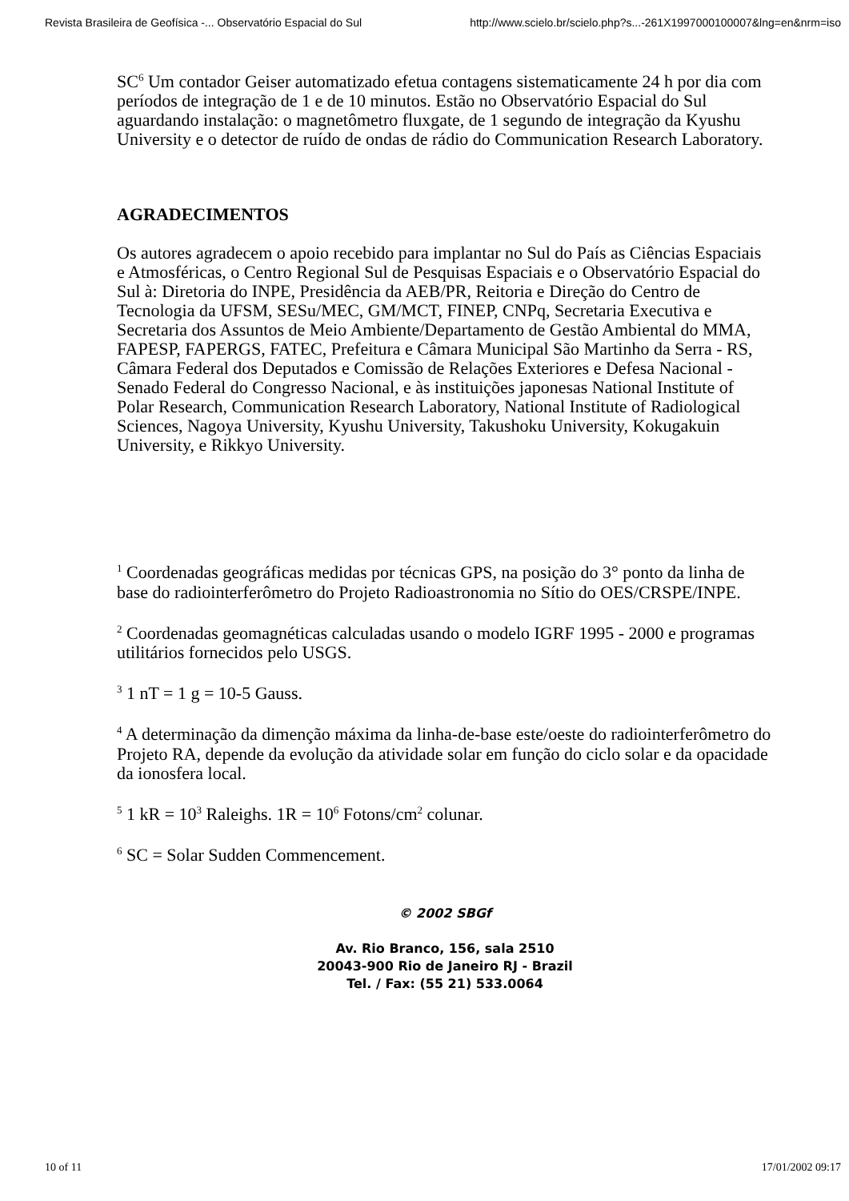Revista Brasileira de Geofísica -... Observatório Espacial do Sul http://www.scielo.br/scielo.php?s...-261X1997000100007&lng=en&nrm=iso
SC<sup>6</sup> Um contador Geiser automatizado efetua contagens sistematicamente 24 h por dia com períodos de integração de 1 e de 10 minutos. Estão no Observatório Espacial do Sul aguardando instalação: o magnetômetro fluxgate, de 1 segundo de integração da Kyushu University e o detector de ruído de ondas de rádio do Communication Research Laboratory.
AGRADECIMENTOS
Os autores agradecem o apoio recebido para implantar no Sul do País as Ciências Espaciais e Atmosféricas, o Centro Regional Sul de Pesquisas Espaciais e o Observatório Espacial do Sul à: Diretoria do INPE, Presidência da AEB/PR, Reitoria e Direção do Centro de Tecnologia da UFSM, SESu/MEC, GM/MCT, FINEP, CNPq, Secretaria Executiva e Secretaria dos Assuntos de Meio Ambiente/Departamento de Gestão Ambiental do MMA, FAPESP, FAPERGS, FATEC, Prefeitura e Câmara Municipal São Martinho da Serra - RS, Câmara Federal dos Deputados e Comissão de Relações Exteriores e Defesa Nacional - Senado Federal do Congresso Nacional, e às instituições japonesas National Institute of Polar Research, Communication Research Laboratory, National Institute of Radiological Sciences, Nagoya University, Kyushu University, Takushoku University, Kokugakuin University, e Rikkyo University.
<sup>1</sup> Coordenadas geográficas medidas por técnicas GPS, na posição do 3° ponto da linha de base do radiointerferômetro do Projeto Radioastronomia no Sítio do OES/CRSPE/INPE.
<sup>2</sup> Coordenadas geomagnéticas calculadas usando o modelo IGRF 1995 - 2000 e programas utilitários fornecidos pelo USGS.
<sup>3</sup> 1 nT = 1 g = 10-5 Gauss.
<sup>4</sup> A determinação da dimenção máxima da linha-de-base este/oeste do radiointerferômetro do Projeto RA, depende da evolução da atividade solar em função do ciclo solar e da opacidade da ionosfera local.
<sup>5</sup> 1 kR = 10<sup>3</sup> Raleighs. 1R = 10<sup>6</sup> Fotons/cm<sup>2</sup> colunar.
<sup>6</sup> SC = Solar Sudden Commencement.
© 2002 SBGf
Av. Rio Branco, 156, sala 2510
20043-900 Rio de Janeiro RJ - Brazil
Tel. / Fax: (55 21) 533.0064
10 of 11 17/01/2002 09:17